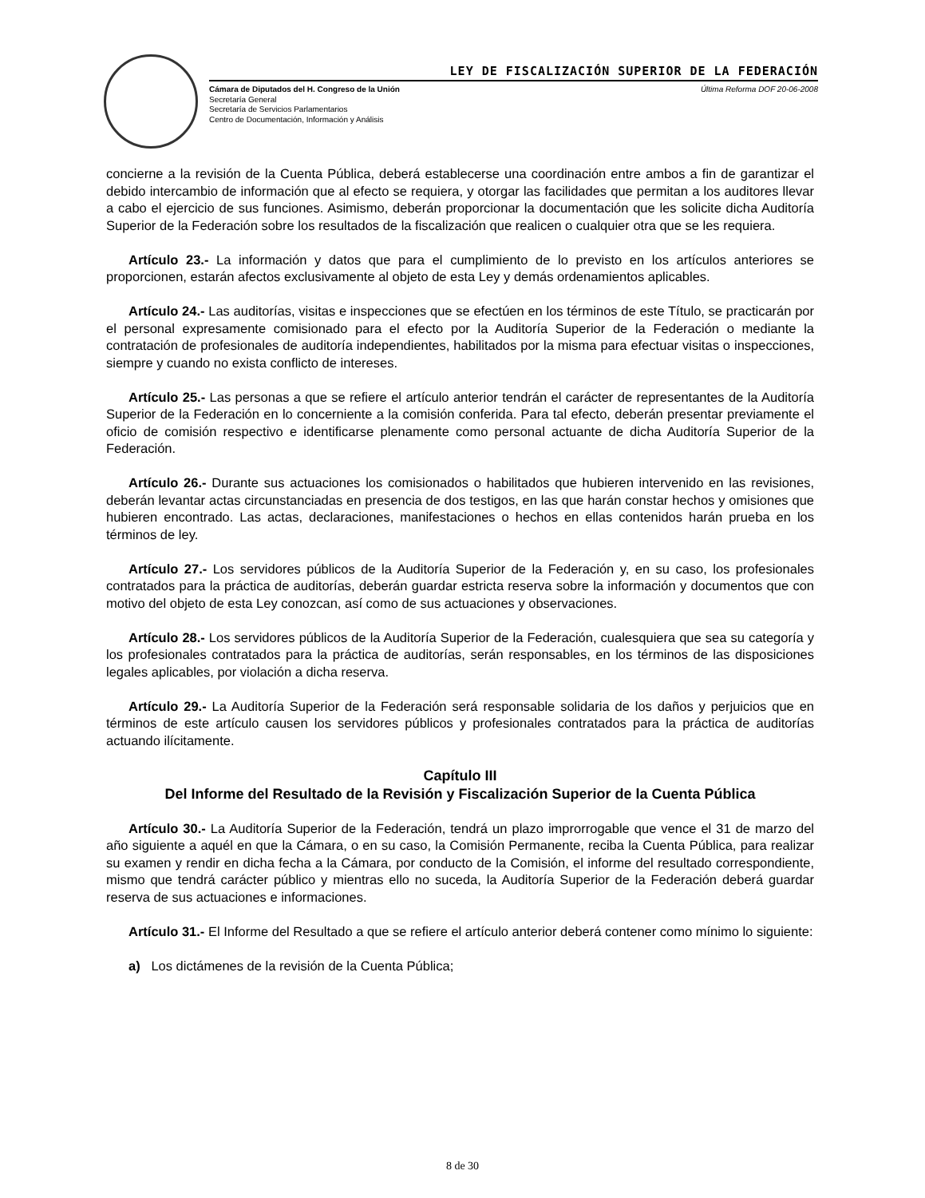LEY DE FISCALIZACIÓN SUPERIOR DE LA FEDERACIÓN
Cámara de Diputados del H. Congreso de la Unión
Secretaría General
Secretaría de Servicios Parlamentarios
Centro de Documentación, Información y Análisis
Última Reforma DOF 20-06-2008
concierne a la revisión de la Cuenta Pública, deberá establecerse una coordinación entre ambos a fin de garantizar el debido intercambio de información que al efecto se requiera, y otorgar las facilidades que permitan a los auditores llevar a cabo el ejercicio de sus funciones. Asimismo, deberán proporcionar la documentación que les solicite dicha Auditoría Superior de la Federación sobre los resultados de la fiscalización que realicen o cualquier otra que se les requiera.
Artículo 23.- La información y datos que para el cumplimiento de lo previsto en los artículos anteriores se proporcionen, estarán afectos exclusivamente al objeto de esta Ley y demás ordenamientos aplicables.
Artículo 24.- Las auditorías, visitas e inspecciones que se efectúen en los términos de este Título, se practicarán por el personal expresamente comisionado para el efecto por la Auditoría Superior de la Federación o mediante la contratación de profesionales de auditoría independientes, habilitados por la misma para efectuar visitas o inspecciones, siempre y cuando no exista conflicto de intereses.
Artículo 25.- Las personas a que se refiere el artículo anterior tendrán el carácter de representantes de la Auditoría Superior de la Federación en lo concerniente a la comisión conferida. Para tal efecto, deberán presentar previamente el oficio de comisión respectivo e identificarse plenamente como personal actuante de dicha Auditoría Superior de la Federación.
Artículo 26.- Durante sus actuaciones los comisionados o habilitados que hubieren intervenido en las revisiones, deberán levantar actas circunstanciadas en presencia de dos testigos, en las que harán constar hechos y omisiones que hubieren encontrado. Las actas, declaraciones, manifestaciones o hechos en ellas contenidos harán prueba en los términos de ley.
Artículo 27.- Los servidores públicos de la Auditoría Superior de la Federación y, en su caso, los profesionales contratados para la práctica de auditorías, deberán guardar estricta reserva sobre la información y documentos que con motivo del objeto de esta Ley conozcan, así como de sus actuaciones y observaciones.
Artículo 28.- Los servidores públicos de la Auditoría Superior de la Federación, cualesquiera que sea su categoría y los profesionales contratados para la práctica de auditorías, serán responsables, en los términos de las disposiciones legales aplicables, por violación a dicha reserva.
Artículo 29.- La Auditoría Superior de la Federación será responsable solidaria de los daños y perjuicios que en términos de este artículo causen los servidores públicos y profesionales contratados para la práctica de auditorías actuando ilícitamente.
Capítulo III
Del Informe del Resultado de la Revisión y Fiscalización Superior de la Cuenta Pública
Artículo 30.- La Auditoría Superior de la Federación, tendrá un plazo improrrogable que vence el 31 de marzo del año siguiente a aquél en que la Cámara, o en su caso, la Comisión Permanente, reciba la Cuenta Pública, para realizar su examen y rendir en dicha fecha a la Cámara, por conducto de la Comisión, el informe del resultado correspondiente, mismo que tendrá carácter público y mientras ello no suceda, la Auditoría Superior de la Federación deberá guardar reserva de sus actuaciones e informaciones.
Artículo 31.- El Informe del Resultado a que se refiere el artículo anterior deberá contener como mínimo lo siguiente:
a) Los dictámenes de la revisión de la Cuenta Pública;
8 de 30